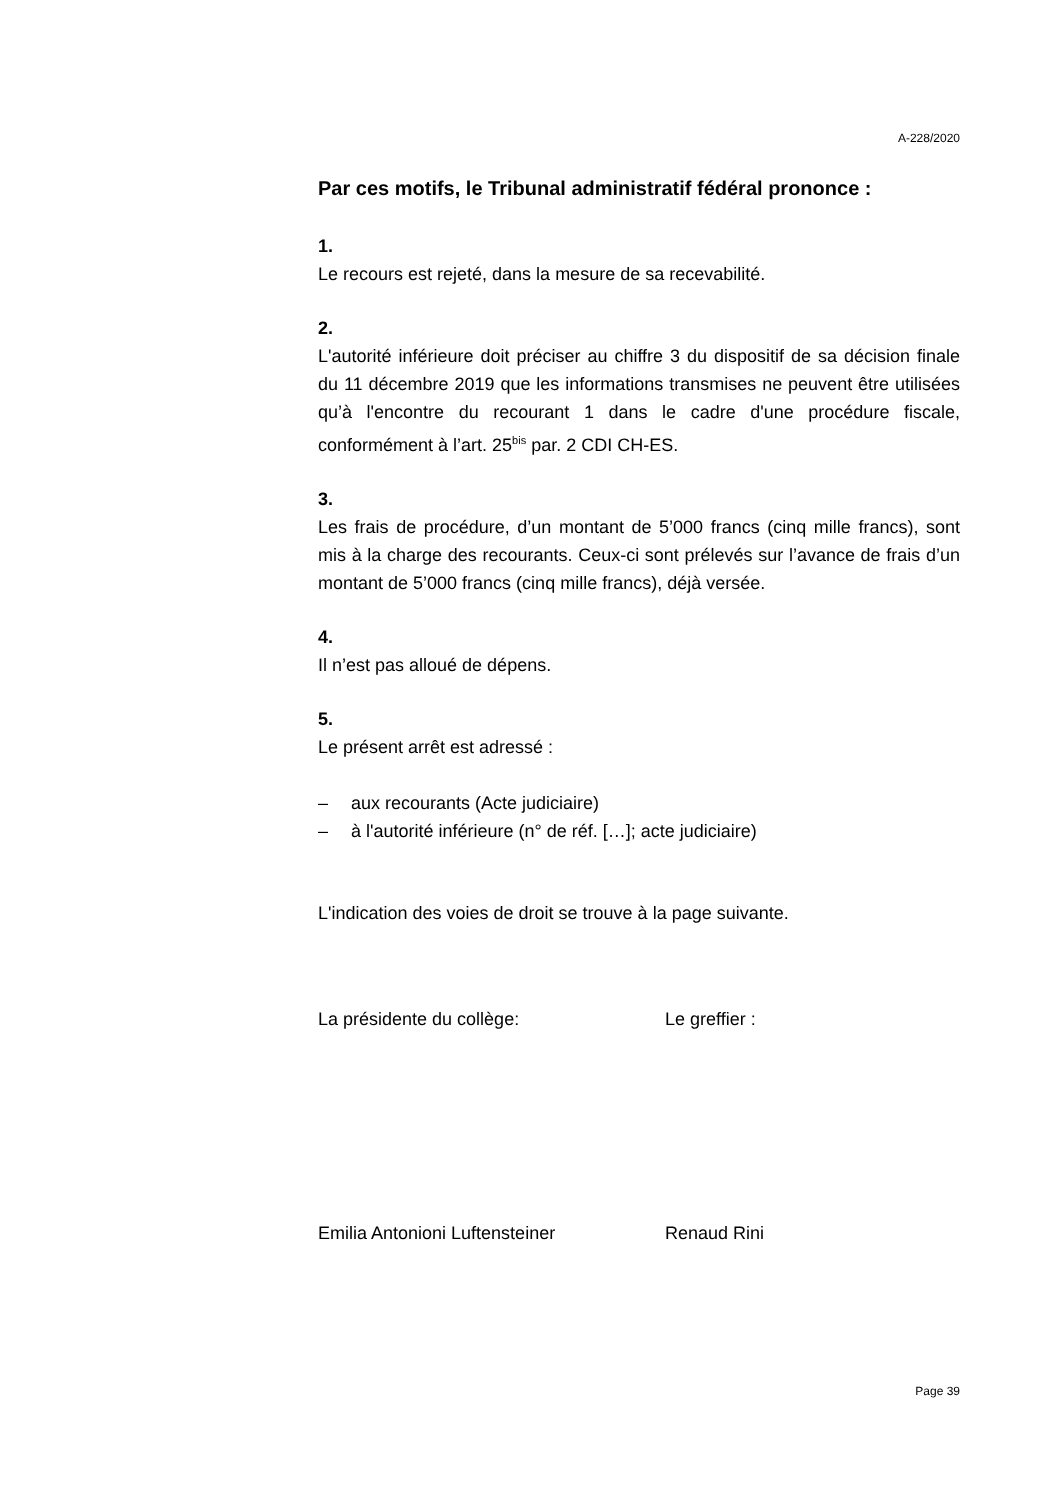A-228/2020
Par ces motifs, le Tribunal administratif fédéral prononce :
1.
Le recours est rejeté, dans la mesure de sa recevabilité.
2.
L'autorité inférieure doit préciser au chiffre 3 du dispositif de sa décision finale du 11 décembre 2019 que les informations transmises ne peuvent être utilisées qu’à l'encontre du recourant 1 dans le cadre d'une procédure fiscale, conformément à l’art. 25<sup>bis</sup> par. 2 CDI CH-ES.
3.
Les frais de procédure, d’un montant de 5’000 francs (cinq mille francs), sont mis à la charge des recourants. Ceux-ci sont prélevés sur l’avance de frais d’un montant de 5’000 francs (cinq mille francs), déjà versée.
4.
Il n’est pas alloué de dépens.
5.
Le présent arrêt est adressé :
– aux recourants (Acte judiciaire)
– à l'autorité inférieure (n° de réf. […]; acte judiciaire)
L'indication des voies de droit se trouve à la page suivante.
La présidente du collège: Le greffier :
Emilia Antonioni Luftensteiner Renaud Rini
Page 39